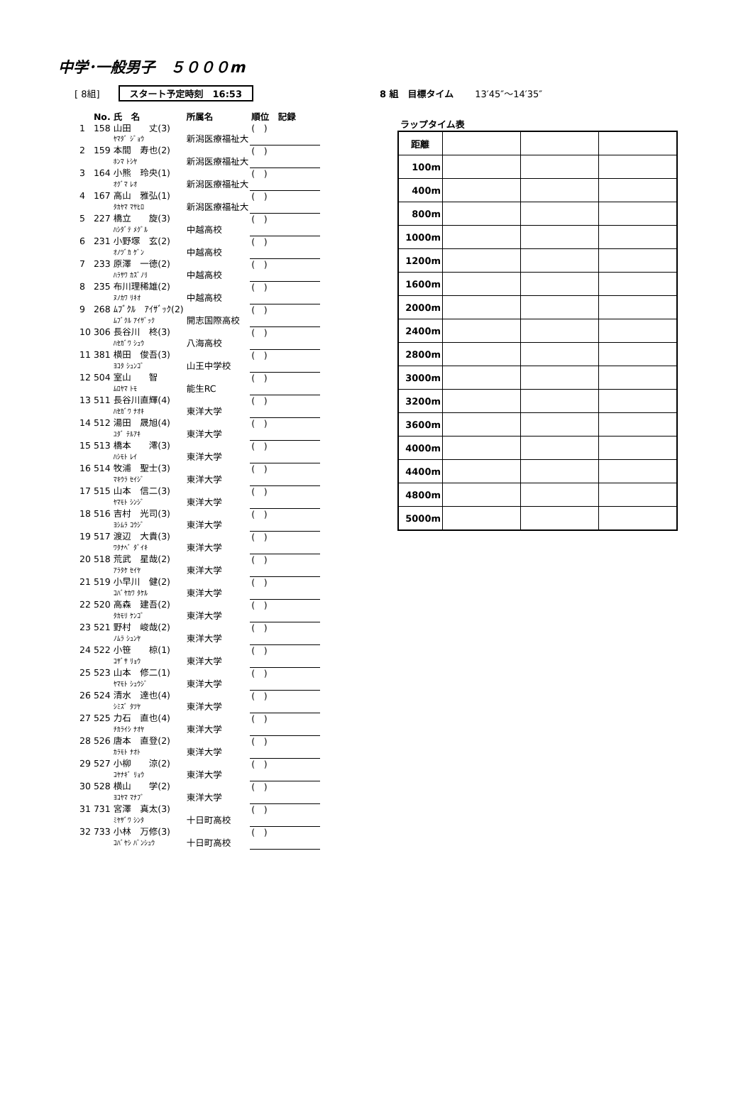中学･一般男子　５０００m
[ 8組] スタート予定時刻　16:53 8 組　目標タイム 13′45″～14′35″
| | No. | 氏 名 | 所属名 | 順位 記録 |
| --- | --- | --- | --- | --- |
| 1 | 158 | 山田 丈(3) | | ( ) |
| | | ﾔﾏﾀﾞ ｼﾞｮｳ | 新潟医療福祉大 | |
| 2 | 159 | 本間 寿也(2) | | ( ) |
| | | ﾎﾝﾏ ﾄｼﾔ | 新潟医療福祉大 | |
| 3 | 164 | 小熊 玲央(1) | | ( ) |
| | | ｵｸﾞﾏ ﾚｵ | 新潟医療福祉大 | |
| 4 | 167 | 高山 雅弘(1) | | ( ) |
| | | ﾀｶﾔﾏ ﾏｻﾋﾛ | 新潟医療福祉大 | |
| 5 | 227 | 橋立 旋(3) | | ( ) |
| | | ﾊｼﾀﾞﾃ ﾒｸﾞﾙ | 中越高校 | |
| 6 | 231 | 小野塚 玄(2) | | ( ) |
| | | ｵﾉﾂﾞｶ ｹﾞﾝ | 中越高校 | |
| 7 | 233 | 原澤 一徳(2) | | ( ) |
| | | ﾊﾗｻﾜ ｶｽﾞﾉﾘ | 中越高校 | |
| 8 | 235 | 布川理稀雄(2) | | ( ) |
| | | ﾇﾉｶﾜ ﾘｷｵ | 中越高校 | |
| 9 | 268 | ﾑﾌﾞｸﾙ ｱｲｻﾞｯｸ(2) | | ( ) |
| | | ﾑﾌﾞｸﾙ ｱｲｻﾞｯｸ | 開志国際高校 | |
| 10 | 306 | 長谷川 柊(3) | | ( ) |
| | | ﾊｾｶﾞﾜ ｼｭｳ | 八海高校 | |
| 11 | 381 | 横田 俊吾(3) | | ( ) |
| | | ﾖｺﾀ ｼｭﾝｺﾞ | 山王中学校 | |
| 12 | 504 | 室山 智 | | ( ) |
| | | ﾑﾛﾔﾏ ﾄﾓ | 能生RC | |
| 13 | 511 | 長谷川直輝(4) | | ( ) |
| | | ﾊｾｶﾞﾜ ﾅｵｷ | 東洋大学 | |
| 14 | 512 | 湯田 晟旭(4) | | ( ) |
| | | ﾕﾀﾞ ﾃﾙｱｷ | 東洋大学 | |
| 15 | 513 | 橋本 澪(3) | | ( ) |
| | | ﾊｼﾓﾄ ﾚｲ | 東洋大学 | |
| 16 | 514 | 牧浦 聖士(3) | | ( ) |
| | | ﾏｷｳﾗ ｾｲｼﾞ | 東洋大学 | |
| 17 | 515 | 山本 信二(3) | | ( ) |
| | | ﾔﾏﾓﾄ ｼﾝｼﾞ | 東洋大学 | |
| 18 | 516 | 吉村 光司(3) | | ( ) |
| | | ﾖｼﾑﾗ ｺｳｼﾞ | 東洋大学 | |
| 19 | 517 | 渡辺 大貴(3) | | ( ) |
| | | ﾜﾀﾅﾍﾞ ﾀﾞｲｷ | 東洋大学 | |
| 20 | 518 | 荒武 星哉(2) | | ( ) |
| | | ｱﾗﾀｹ ｾｲﾔ | 東洋大学 | |
| 21 | 519 | 小早川 健(2) | | ( ) |
| | | ｺﾊﾞﾔｶﾜ ﾀｹﾙ | 東洋大学 | |
| 22 | 520 | 高森 建吾(2) | | ( ) |
| | | ﾀｶﾓﾘ ｹﾝｺﾞ | 東洋大学 | |
| 23 | 521 | 野村 峻哉(2) | | ( ) |
| | | ﾉﾑﾗ ｼｭﾝﾔ | 東洋大学 | |
| 24 | 522 | 小笹 椋(1) | | ( ) |
| | | ｺｻﾞｻ ﾘｮｳ | 東洋大学 | |
| 25 | 523 | 山本 修二(1) | | ( ) |
| | | ﾔﾏﾓﾄ ｼｭｳｼﾞ | 東洋大学 | |
| 26 | 524 | 清水 達也(4) | | ( ) |
| | | ｼﾐｽﾞ ﾀﾂﾔ | 東洋大学 | |
| 27 | 525 | 力石 直也(4) | | ( ) |
| | | ﾁｶﾗｲｼ ﾅｵﾔ | 東洋大学 | |
| 28 | 526 | 唐本 直登(2) | | ( ) |
| | | ｶﾗﾓﾄ ﾅｵﾄ | 東洋大学 | |
| 29 | 527 | 小柳 涼(2) | | ( ) |
| | | ｺﾔﾅｷﾞ ﾘｮｳ | 東洋大学 | |
| 30 | 528 | 横山 学(2) | | ( ) |
| | | ﾖｺﾔﾏ ﾏﾅﾌﾞ | 東洋大学 | |
| 31 | 731 | 宮澤 真太(3) | | ( ) |
| | | ﾐﾔｻﾞﾜ ｼﾝﾀ | 十日町高校 | |
| 32 | 733 | 小林 万修(3) | | ( ) |
| | | ｺﾊﾞﾔｼ ﾊﾞﾝｼｭｳ | 十日町高校 | |
ラップタイム表
| 距離 | | | |
| 100m | | | |
| 400m | | | |
| 800m | | | |
| 1000m | | | |
| 1200m | | | |
| 1600m | | | |
| 2000m | | | |
| 2400m | | | |
| 2800m | | | |
| 3000m | | | |
| 3200m | | | |
| 3600m | | | |
| 4000m | | | |
| 4400m | | | |
| 4800m | | | |
| 5000m | | | |